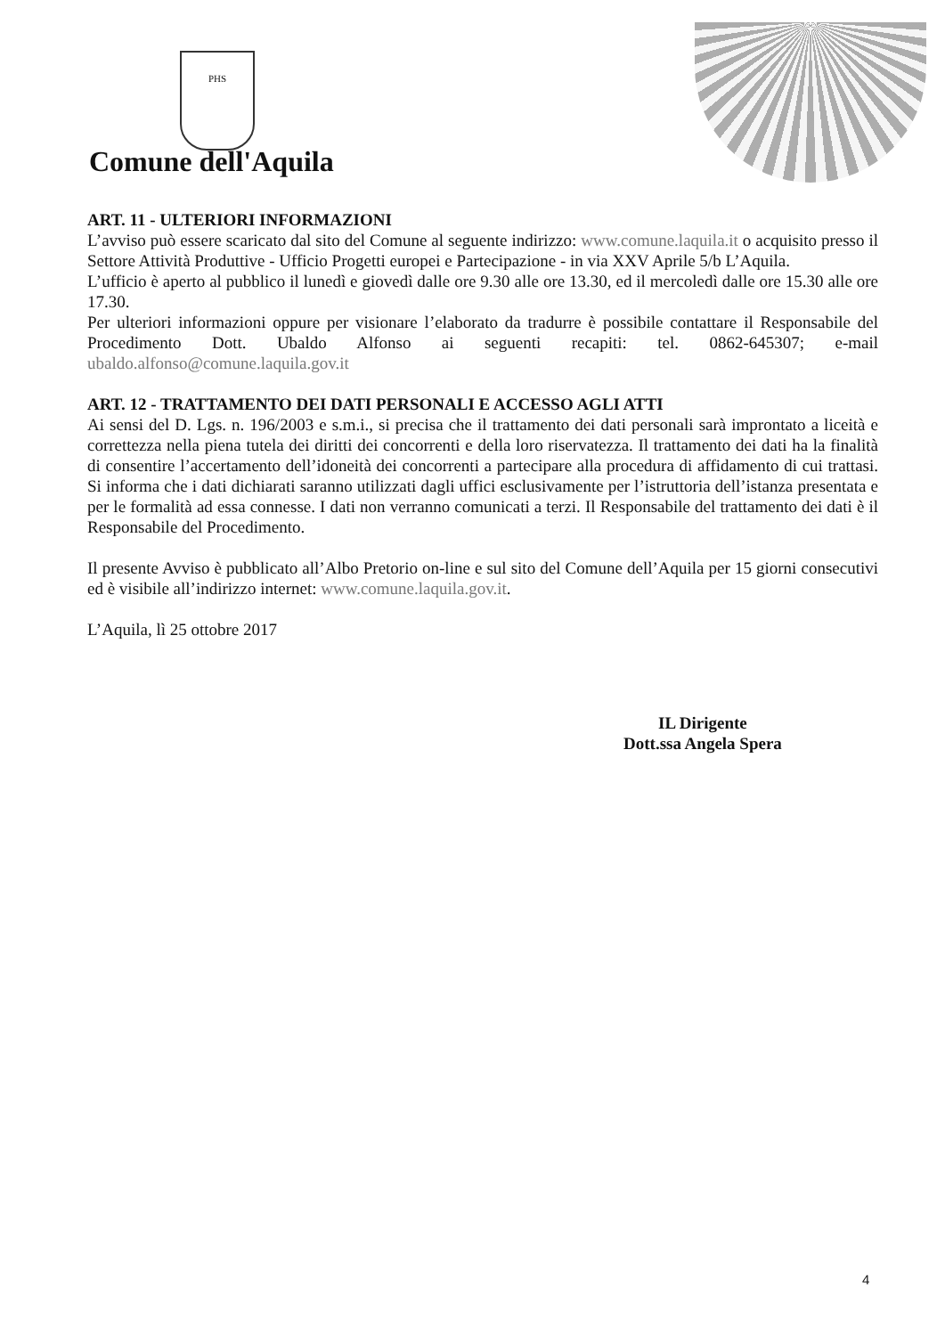PHS
Comune dell'Aquila
ART. 11 - ULTERIORI INFORMAZIONI
L’avviso può essere scaricato dal sito del Comune al seguente indirizzo: www.comune.laquila.it o acquisito presso il Settore Attività Produttive - Ufficio Progetti europei e Partecipazione - in via XXV Aprile 5/b L’Aquila.
L’ufficio è aperto al pubblico il lunedì e giovedì dalle ore 9.30 alle ore 13.30, ed il mercoledì dalle ore 15.30 alle ore 17.30.
Per ulteriori informazioni oppure per visionare l’elaborato da tradurre è possibile contattare il Responsabile del Procedimento Dott. Ubaldo Alfonso ai seguenti recapiti: tel. 0862-645307; e-mail ubaldo.alfonso@comune.laquila.gov.it
ART. 12 - TRATTAMENTO DEI DATI PERSONALI E ACCESSO AGLI ATTI
Ai sensi del D. Lgs. n. 196/2003 e s.m.i., si precisa che il trattamento dei dati personali sarà improntato a liceità e correttezza nella piena tutela dei diritti dei concorrenti e della loro riservatezza. Il trattamento dei dati ha la finalità di consentire l’accertamento dell’idoneità dei concorrenti a partecipare alla procedura di affidamento di cui trattasi. Si informa che i dati dichiarati saranno utilizzati dagli uffici esclusivamente per l’istruttoria dell’istanza presentata e per le formalità ad essa connesse. I dati non verranno comunicati a terzi. Il Responsabile del trattamento dei dati è il Responsabile del Procedimento.
Il presente Avviso è pubblicato all’Albo Pretorio on-line e sul sito del Comune dell’Aquila per 15 giorni consecutivi ed è visibile all’indirizzo internet: www.comune.laquila.gov.it.
L’Aquila, lì 25 ottobre 2017
IL Dirigente
Dott.ssa Angela Spera
4